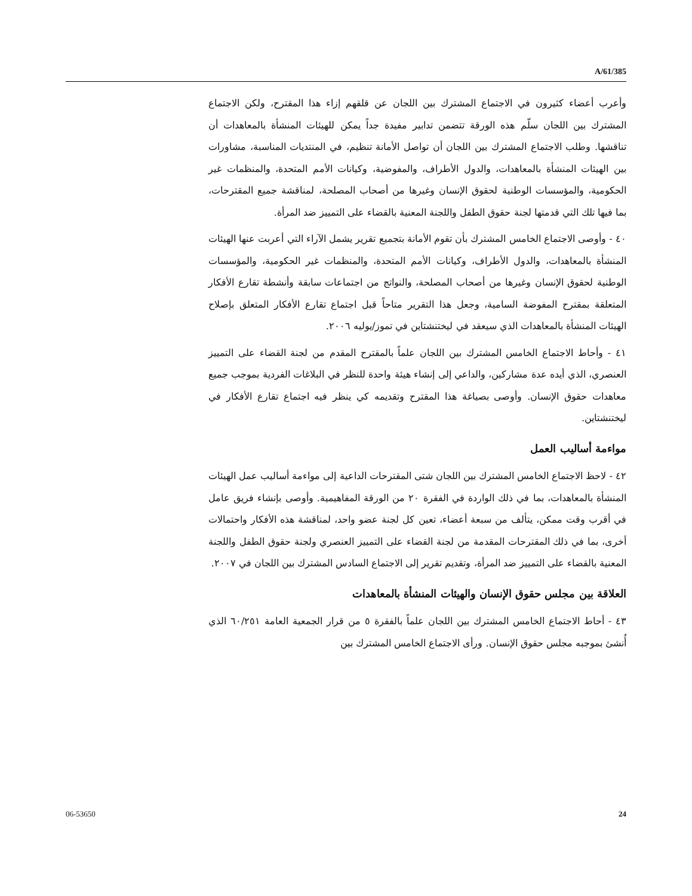A/61/385
وأعرب أعضاء كثيرون في الاجتماع المشترك بين اللجان عن قلقهم إزاء هذا المقترح، ولكن الاجتماع المشترك بين اللجان سلّم هذه الورقة تتضمن تدابير مفيدة جداً يمكن للهيئات المنشأة بالمعاهدات أن تناقشها. وطلب الاجتماع المشترك بين اللجان أن تواصل الأمانة تنظيم، في المنتديات المناسبة، مشاورات بين الهيئات المنشأة بالمعاهدات، والدول الأطراف، والمفوضية، وكيانات الأمم المتحدة، والمنظمات غير الحكومية، والمؤسسات الوطنية لحقوق الإنسان وغيرها من أصحاب المصلحة، لمناقشة جميع المقترحات، بما فيها تلك التي قدمتها لجنة حقوق الطفل واللجنة المعنية بالقضاء على التمييز ضد المرأة.
٤٠ - وأوصى الاجتماع الخامس المشترك بأن تقوم الأمانة بتجميع تقرير يشمل الآراء التي أعربت عنها الهيئات المنشأة بالمعاهدات، والدول الأطراف، وكيانات الأمم المتحدة، والمنظمات غير الحكومية، والمؤسسات الوطنية لحقوق الإنسان وغيرها من أصحاب المصلحة، والنواتج من اجتماعات سابقة وأنشطة تقارع الأفكار المتعلقة بمقترح المفوضة السامية، وجعل هذا التقرير متاحاً قبل اجتماع تقارع الأفكار المتعلق بإصلاح الهيئات المنشأة بالمعاهدات الذي سيعقد في ليختنشتاين في تموز/يوليه ٢٠٠٦.
٤١ - وأحاط الاجتماع الخامس المشترك بين اللجان علماً بالمقترح المقدم من لجنة القضاء على التمييز العنصري، الذي أيده عدة مشاركين، والداعي إلى إنشاء هيئة واحدة للنظر في البلاغات الفردية بموجب جميع معاهدات حقوق الإنسان. وأوصى بصياغة هذا المقترح وتقديمه كي ينظر فيه اجتماع تقارع الأفكار في ليختنشتاين.
مواءمة أساليب العمل
٤٢ - لاحظ الاجتماع الخامس المشترك بين اللجان شتى المقترحات الداعية إلى مواءمة أساليب عمل الهيئات المنشأة بالمعاهدات، بما في ذلك الواردة في الفقرة ٢٠ من الورقة المفاهيمية. وأوصى بإنشاء فريق عامل في أقرب وقت ممكن، يتألف من سبعة أعضاء، تعين كل لجنة عضو واحد، لمناقشة هذه الأفكار واحتمالات أخرى، بما في ذلك المقترحات المقدمة من لجنة القضاء على التمييز العنصري ولجنة حقوق الطفل واللجنة المعنية بالقضاء على التمييز ضد المرأة، وتقديم تقرير إلى الاجتماع السادس المشترك بين اللجان في ٢٠٠٧.
العلاقة بين مجلس حقوق الإنسان والهيئات المنشأة بالمعاهدات
٤٣ - أحاط الاجتماع الخامس المشترك بين اللجان علماً بالفقرة ٥ من قرار الجمعية العامة ٦٠/٢٥١ الذي أُنشئ بموجبه مجلس حقوق الإنسان. ورأى الاجتماع الخامس المشترك بين
06-53650 24